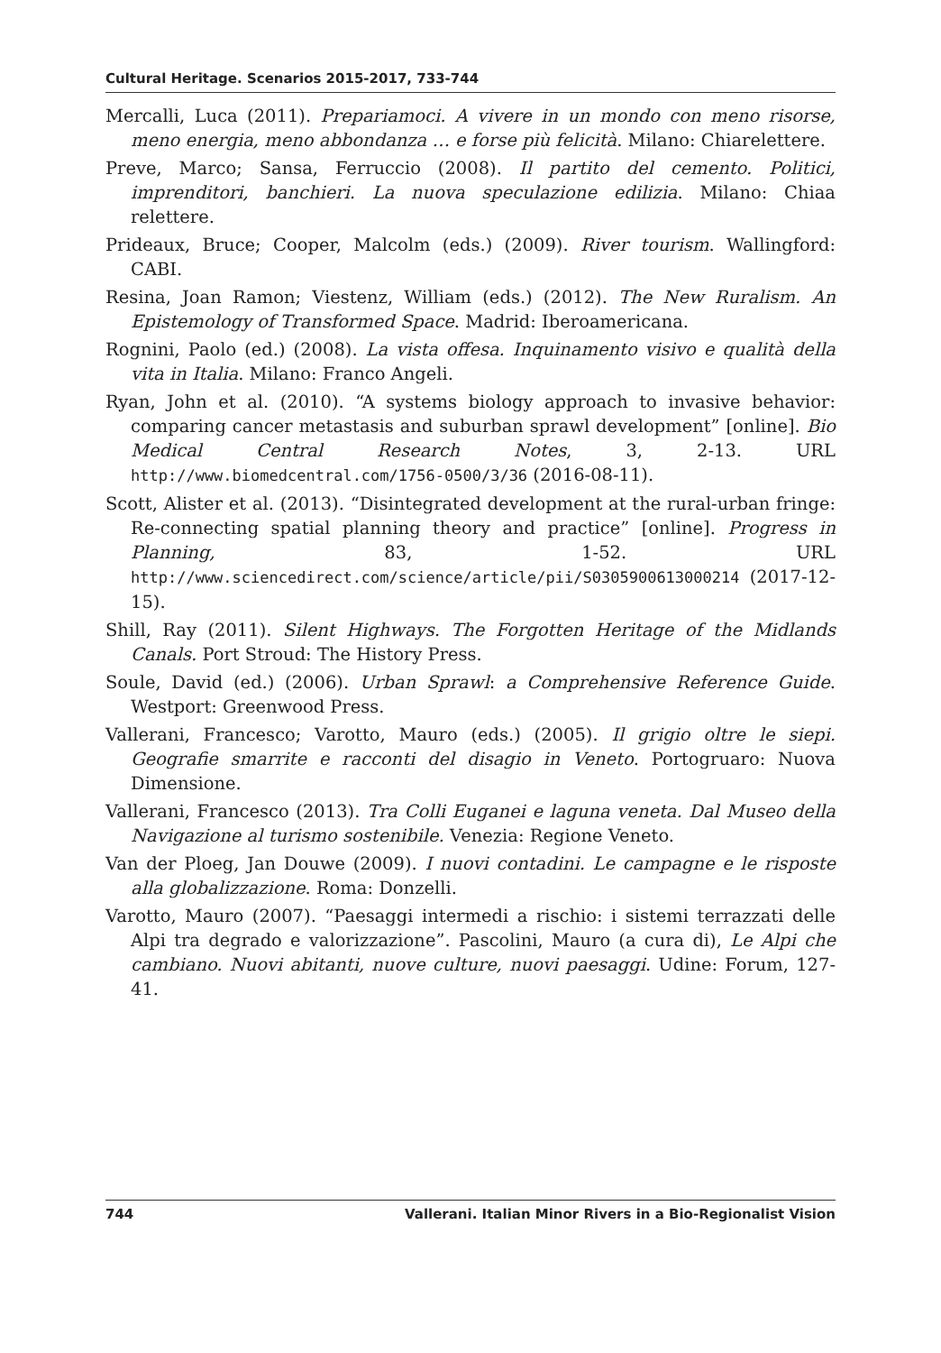Cultural Heritage. Scenarios 2015-2017, 733-744
Mercalli, Luca (2011). Prepariamoci. A vivere in un mondo con meno risorse, meno energia, meno abbondanza … e forse più felicità. Milano: Chiarelettere.
Preve, Marco; Sansa, Ferruccio (2008). Il partito del cemento. Politici, imprenditori, banchieri. La nuova speculazione edilizia. Milano: Chiaa relettere.
Prideaux, Bruce; Cooper, Malcolm (eds.) (2009). River tourism. Wallingford: CABI.
Resina, Joan Ramon; Viestenz, William (eds.) (2012). The New Ruralism. An Epistemology of Transformed Space. Madrid: Iberoamericana.
Rognini, Paolo (ed.) (2008). La vista offesa. Inquinamento visivo e qualità della vita in Italia. Milano: Franco Angeli.
Ryan, John et al. (2010). “A systems biology approach to invasive behavior: comparing cancer metastasis and suburban sprawl development” [online]. Bio Medical Central Research Notes, 3, 2-13. URL http://www.biomedcentral.com/1756-0500/3/36 (2016-08-11).
Scott, Alister et al. (2013). “Disintegrated development at the rural-urban fringe: Re-connecting spatial planning theory and practice” [online]. Progress in Planning, 83, 1-52. URL http://www.sciencedirect.com/science/article/pii/S0305900613000214 (2017-12-15).
Shill, Ray (2011). Silent Highways. The Forgotten Heritage of the Midlands Canals. Port Stroud: The History Press.
Soule, David (ed.) (2006). Urban Sprawl: a Comprehensive Reference Guide. Westport: Greenwood Press.
Vallerani, Francesco; Varotto, Mauro (eds.) (2005). Il grigio oltre le siepi. Geografie smarrite e racconti del disagio in Veneto. Portogruaro: Nuova Dimensione.
Vallerani, Francesco (2013). Tra Colli Euganei e laguna veneta. Dal Museo della Navigazione al turismo sostenibile. Venezia: Regione Veneto.
Van der Ploeg, Jan Douwe (2009). I nuovi contadini. Le campagne e le risposte alla globalizzazione. Roma: Donzelli.
Varotto, Mauro (2007). “Paesaggi intermedi a rischio: i sistemi terrazzati delle Alpi tra degrado e valorizzazione”. Pascolini, Mauro (a cura di), Le Alpi che cambiano. Nuovi abitanti, nuove culture, nuovi paesaggi. Udine: Forum, 127-41.
744 Vallerani. Italian Minor Rivers in a Bio-Regionalist Vision